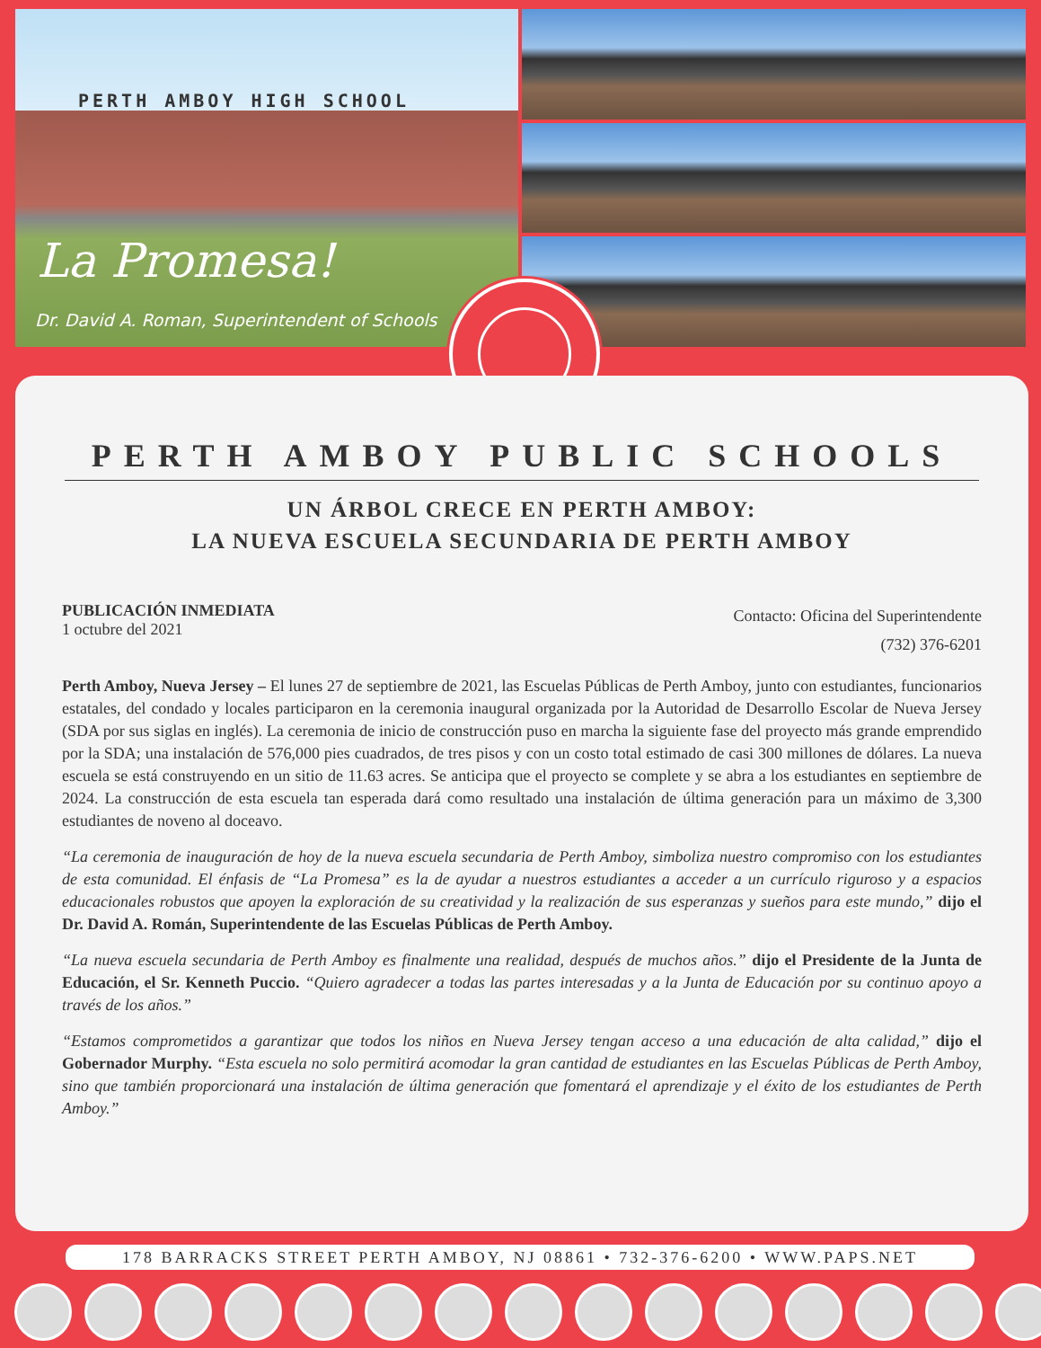PERTH AMBOY HIGH SCHOOL
La Promesa!
Dr. David A. Roman, Superintendent of Schools
PERTH AMBOY PUBLIC SCHOOLS
UN ÁRBOL CRECE EN PERTH AMBOY:
LA NUEVA ESCUELA SECUNDARIA DE PERTH AMBOY
PUBLICACIÓN INMEDIATA
1 octubre del 2021
Contacto: Oficina del Superintendente
(732) 376-6201
Perth Amboy, Nueva Jersey – El lunes 27 de septiembre de 2021, las Escuelas Públicas de Perth Amboy, junto con estudiantes, funcionarios estatales, del condado y locales participaron en la ceremonia inaugural organizada por la Autoridad de Desarrollo Escolar de Nueva Jersey (SDA por sus siglas en inglés). La ceremonia de inicio de construcción puso en marcha la siguiente fase del proyecto más grande emprendido por la SDA; una instalación de 576,000 pies cuadrados, de tres pisos y con un costo total estimado de casi 300 millones de dólares. La nueva escuela se está construyendo en un sitio de 11.63 acres. Se anticipa que el proyecto se complete y se abra a los estudiantes en septiembre de 2024. La construcción de esta escuela tan esperada dará como resultado una instalación de última generación para un máximo de 3,300 estudiantes de noveno al doceavo.
“La ceremonia de inauguración de hoy de la nueva escuela secundaria de Perth Amboy, simboliza nuestro compromiso con los estudiantes de esta comunidad. El énfasis de “La Promesa” es la de ayudar a nuestros estudiantes a acceder a un currículo riguroso y a espacios educacionales robustos que apoyen la exploración de su creatividad y la realización de sus esperanzas y sueños para este mundo,” dijo el Dr. David A. Román, Superintendente de las Escuelas Públicas de Perth Amboy.
“La nueva escuela secundaria de Perth Amboy es finalmente una realidad, después de muchos años.” dijo el Presidente de la Junta de Educación, el Sr. Kenneth Puccio. “Quiero agradecer a todas las partes interesadas y a la Junta de Educación por su continuo apoyo a través de los años.”
“Estamos comprometidos a garantizar que todos los niños en Nueva Jersey tengan acceso a una educación de alta calidad,” dijo el Gobernador Murphy. “Esta escuela no solo permitirá acomodar la gran cantidad de estudiantes en las Escuelas Públicas de Perth Amboy, sino que también proporcionará una instalación de última generación que fomentará el aprendizaje y el éxito de los estudiantes de Perth Amboy.”
178 BARRACKS STREET PERTH AMBOY, NJ 08861 • 732-376-6200 • WWW.PAPS.NET